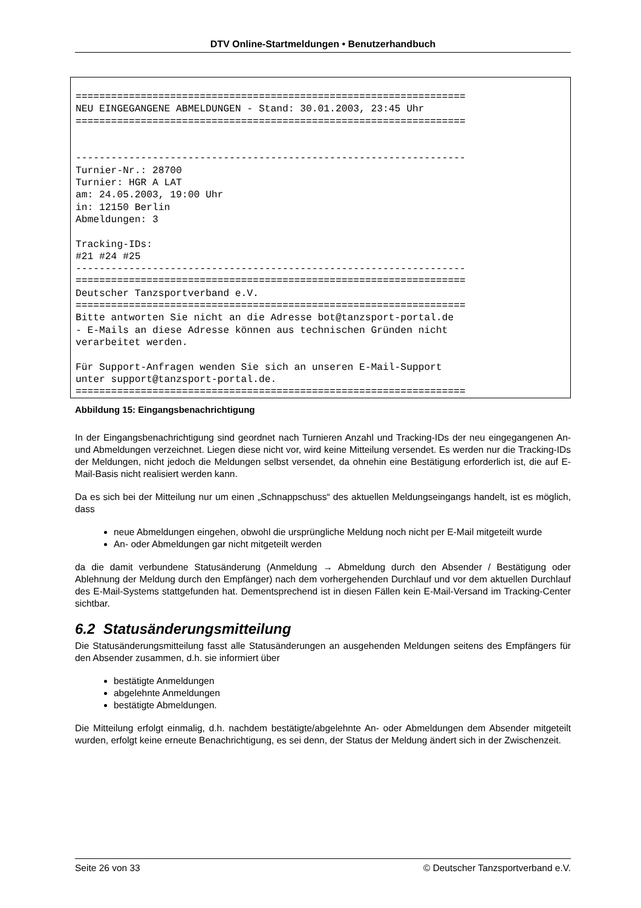DTV Online-Startmeldungen • Benutzerhandbuch
==================================================================
NEU EINGEGANGENE ABMELDUNGEN - Stand: 30.01.2003, 23:45 Uhr
==================================================================


------------------------------------------------------------------
Turnier-Nr.: 28700
Turnier: HGR A LAT
am: 24.05.2003, 19:00 Uhr
in: 12150 Berlin
Abmeldungen: 3

Tracking-IDs:
#21 #24 #25
------------------------------------------------------------------
==================================================================
Deutscher Tanzsportverband e.V.
==================================================================
Bitte antworten Sie nicht an die Adresse bot@tanzsport-portal.de
- E-Mails an diese Adresse können aus technischen Gründen nicht
verarbeitet werden.

Für Support-Anfragen wenden Sie sich an unseren E-Mail-Support
unter support@tanzsport-portal.de.
==================================================================
Abbildung 15: Eingangsbenachrichtigung
In der Eingangsbenachrichtigung sind geordnet nach Turnieren Anzahl und Tracking-IDs der neu eingegangenen An- und Abmeldungen verzeichnet. Liegen diese nicht vor, wird keine Mitteilung versendet. Es werden nur die Tracking-IDs der Meldungen, nicht jedoch die Meldungen selbst versendet, da ohnehin eine Bestätigung erforderlich ist, die auf E-Mail-Basis nicht realisiert werden kann.
Da es sich bei der Mitteilung nur um einen „Schnappschuss“ des aktuellen Meldungseingangs handelt, ist es möglich, dass
neue Abmeldungen eingehen, obwohl die ursprüngliche Meldung noch nicht per E-Mail mitgeteilt wurde
An- oder Abmeldungen gar nicht mitgeteilt werden
da die damit verbundene Statusänderung (Anmeldung → Abmeldung durch den Absender / Bestätigung oder Ablehnung der Meldung durch den Empfänger) nach dem vorhergehenden Durchlauf und vor dem aktuellen Durchlauf des E-Mail-Systems stattgefunden hat. Dementsprechend ist in diesen Fällen kein E-Mail-Versand im Tracking-Center sichtbar.
6.2 Statusänderungsmitteilung
Die Statusänderungsmitteilung fasst alle Statusänderungen an ausgehenden Meldungen seitens des Empfängers für den Absender zusammen, d.h. sie informiert über
bestätigte Anmeldungen
abgelehnte Anmeldungen
bestätigte Abmeldungen.
Die Mitteilung erfolgt einmalig, d.h. nachdem bestätigte/abgelehnte An- oder Abmeldungen dem Absender mitgeteilt wurden, erfolgt keine erneute Benachrichtigung, es sei denn, der Status der Meldung ändert sich in der Zwischenzeit.
Seite 26 von 33 © Deutscher Tanzsportverband e.V.